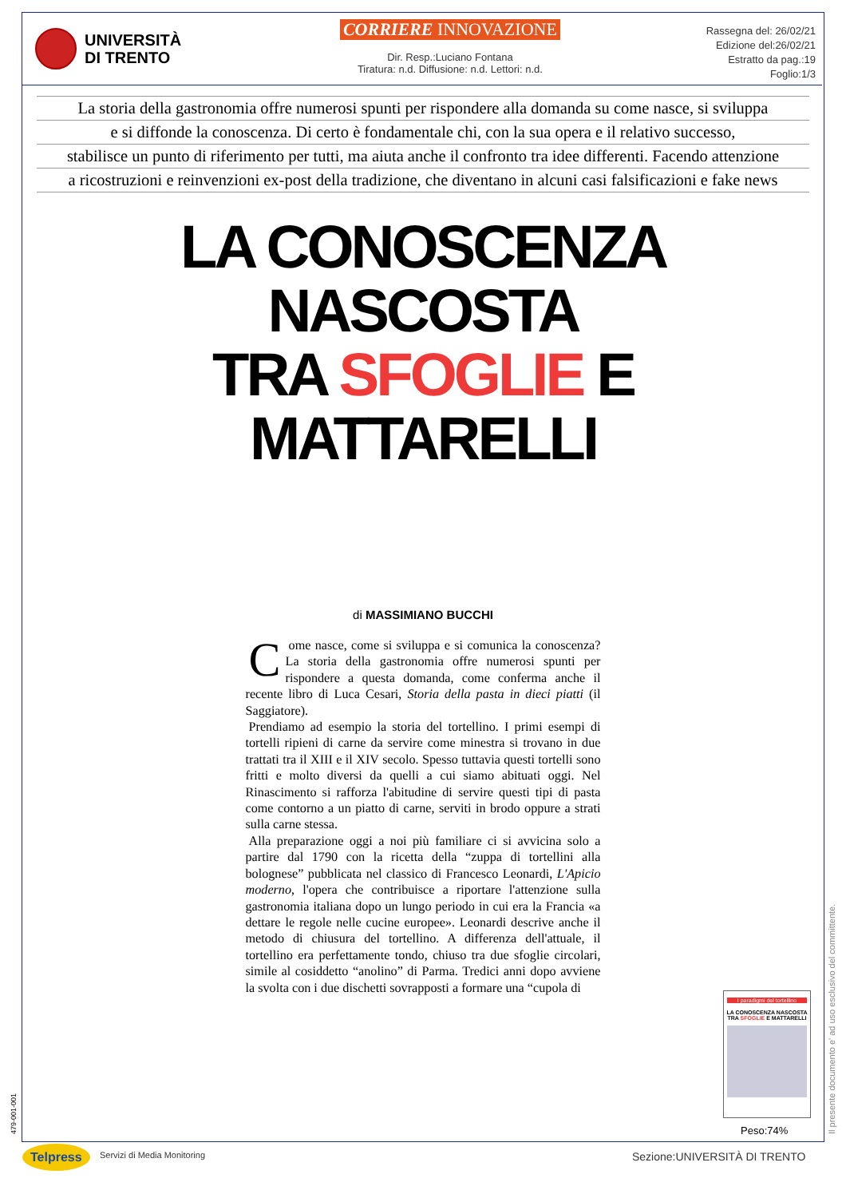UNIVERSITÀ
DI TRENTO
CORRIERE INNOVAZIONE
Dir. Resp.:Luciano Fontana
Tiratura: n.d. Diffusione: n.d. Lettori: n.d.
Rassegna del: 26/02/21
Edizione del:26/02/21
Estratto da pag.:19
Foglio:1/3
La storia della gastronomia offre numerosi spunti per rispondere alla domanda su come nasce, si sviluppa
e si diffonde la conoscenza. Di certo è fondamentale chi, con la sua opera e il relativo successo,
stabilisce un punto di riferimento per tutti, ma aiuta anche il confronto tra idee differenti. Facendo attenzione
a ricostruzioni e reinvenzioni ex-post della tradizione, che diventano in alcuni casi falsificazioni e fake news
LA CONOSCENZA
NASCOSTA
TRA SFOGLIE E MATTARELLI
di MASSIMIANO BUCCHI
Come nasce, come si sviluppa e si comunica la conoscenza? La storia della gastronomia offre numerosi spunti per rispondere a questa domanda, come conferma anche il recente libro di Luca Cesari, Storia della pasta in dieci piatti (il Saggiatore).
Prendiamo ad esempio la storia del tortellino. I primi esempi di tortelli ripieni di carne da servire come minestra si trovano in due trattati tra il XIII e il XIV secolo. Spesso tuttavia questi tortelli sono fritti e molto diversi da quelli a cui siamo abituati oggi. Nel Rinascimento si rafforza l'abitudine di servire questi tipi di pasta come contorno a un piatto di carne, serviti in brodo oppure a strati sulla carne stessa.
Alla preparazione oggi a noi più familiare ci si avvicina solo a partire dal 1790 con la ricetta della “zuppa di tortellini alla bolognese” pubblicata nel classico di Francesco Leonardi, L'Apicio moderno, l'opera che contribuisce a riportare l'attenzione sulla gastronomia italiana dopo un lungo periodo in cui era la Francia «a dettare le regole nelle cucine europee». Leonardi descrive anche il metodo di chiusura del tortellino. A differenza dell'attuale, il tortellino era perfettamente tondo, chiuso tra due sfoglie circolari, simile al cosiddetto “anolino” di Parma. Tredici anni dopo avviene la svolta con i due dischetti sovrapposti a formare una “cupola di
I paradigmi del tortellino
LA CONOSCENZA NASCOSTA TRA SFOGLIE E MATTARELLI
Peso:74%
479-001-001 Il presente documento e' ad uso esclusivo del committente.
Telpress Servizi di Media Monitoring Sezione:UNIVERSITÀ DI TRENTO